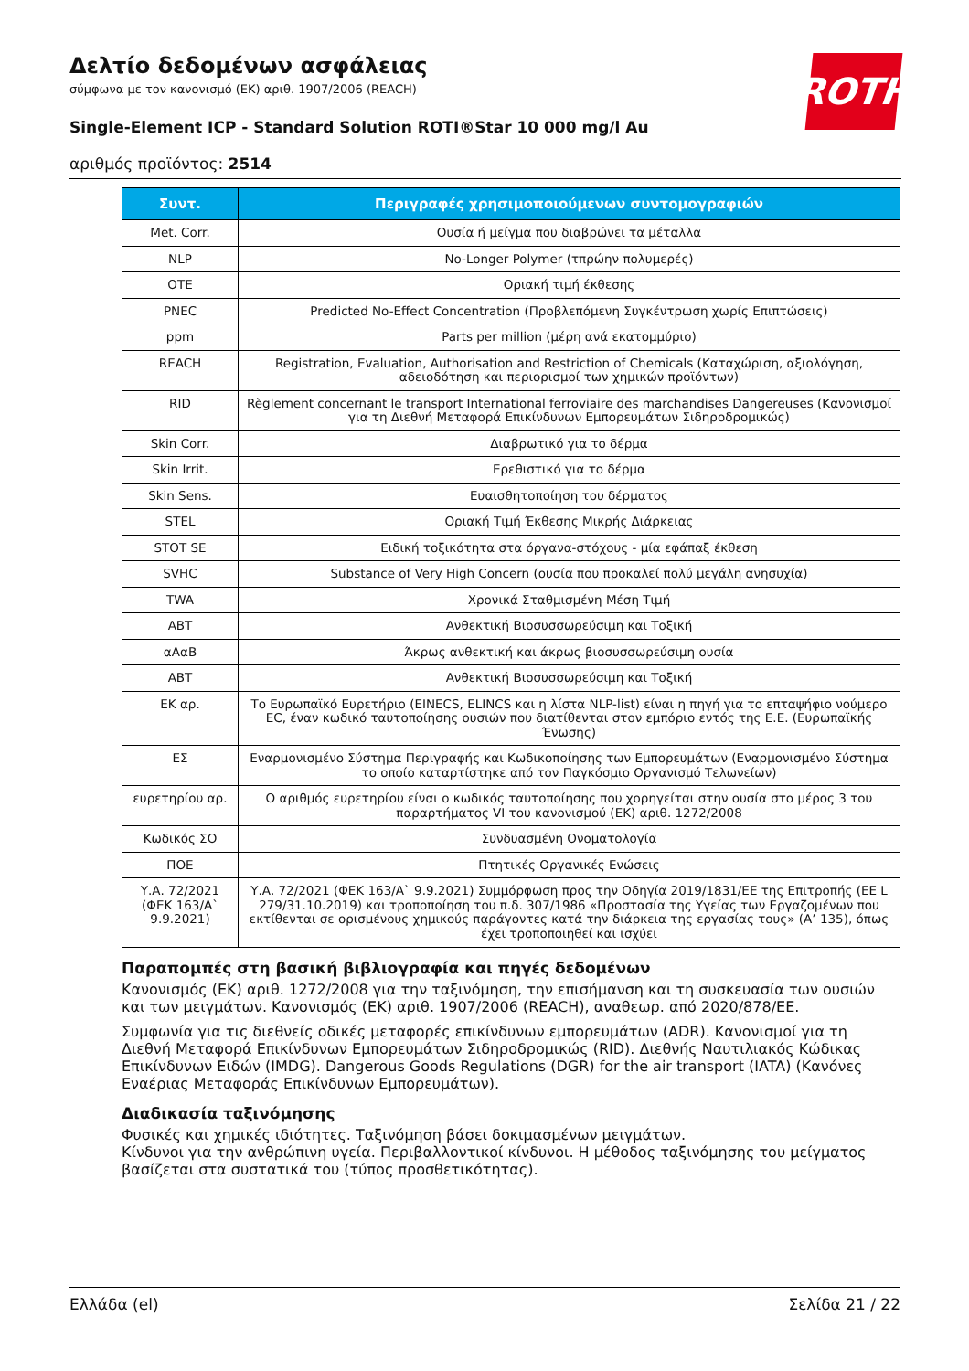Δελτίο δεδομένων ασφάλειας
σύμφωνα με τον κανονισμό (ΕΚ) αριθ. 1907/2006 (REACH)
Single-Element ICP - Standard Solution ROTI®Star 10 000 mg/l Au
αριθμός προϊόντος: 2514
ROTH
| Συντ. | Περιγραφές χρησιμοποιούμενων συντομογραφιών |
| --- | --- |
| Met. Corr. | Ουσία ή μείγμα που διαβρώνει τα μέταλλα |
| NLP | No-Longer Polymer (τπρώην πολυμερές) |
| OTE | Οριακή τιμή έκθεσης |
| PNEC | Predicted No-Effect Concentration (Προβλεπόμενη Συγκέντρωση χωρίς Επιπτώσεις) |
| ppm | Parts per million (μέρη ανά εκατομμύριο) |
| REACH | Registration, Evaluation, Authorisation and Restriction of Chemicals (Καταχώριση, αξιολόγηση, αδειοδότηση και περιορισμοί των χημικών προϊόντων) |
| RID | Règlement concernant le transport International ferroviaire des marchandises Dangereuses (Κανονισμοί για τη Διεθνή Μεταφορά Επικίνδυνων Εμπορευμάτων Σιδηροδρομικώς) |
| Skin Corr. | Διαβρωτικό για το δέρμα |
| Skin Irrit. | Ερεθιστικό για το δέρμα |
| Skin Sens. | Ευαισθητοποίηση του δέρματος |
| STEL | Οριακή Τιμή Έκθεσης Μικρής Διάρκειας |
| STOT SE | Ειδική τοξικότητα στα όργανα-στόχους - μία εφάπαξ έκθεση |
| SVHC | Substance of Very High Concern (ουσία που προκαλεί πολύ μεγάλη ανησυχία) |
| TWA | Χρονικά Σταθμισμένη Μέση Τιμή |
| ΑΒΤ | Ανθεκτική Βιοσυσσωρεύσιμη και Τοξική |
| αΑαΒ | Άκρως ανθεκτική και άκρως βιοσυσσωρεύσιμη ουσία |
| ΑΒΤ | Ανθεκτική Βιοσυσσωρεύσιμη και Τοξική |
| ΕΚ αρ. | Το Ευρωπαϊκό Ευρετήριο (EINECS, ELINCS και η λίστα NLP-list) είναι η πηγή για το επταψήφιο νούμερο EC, έναν κωδικό ταυτοποίησης ουσιών που διατίθενται στον εμπόριο εντός της Ε.Ε. (Ευρωπαϊκής Ένωσης) |
| ΕΣ | Εναρμονισμένο Σύστημα Περιγραφής και Κωδικοποίησης των Εμπορευμάτων (Εναρμονισμένο Σύστημα το οποίο καταρτίστηκε από τον Παγκόσμιο Οργανισμό Τελωνείων) |
| ευρετηρίου αρ. | Ο αριθμός ευρετηρίου είναι ο κωδικός ταυτοποίησης που χορηγείται στην ουσία στο μέρος 3 του παραρτήματος VI του κανονισμού (ΕΚ) αριθ. 1272/2008 |
| Κωδικός ΣΟ | Συνδυασμένη Ονοματολογία |
| ΠΟΕ | Πτητικές Οργανικές Ενώσεις |
| Υ.Α. 72/2021 (ΦΕΚ 163/Α` 9.9.2021) | Υ.Α. 72/2021 (ΦΕΚ 163/Α` 9.9.2021) Συμμόρφωση προς την Οδηγία 2019/1831/ΕΕ της Επιτροπής (ΕΕ L 279/31.10.2019) και τροποποίηση του π.δ. 307/1986 «Προστασία της Υγείας των Εργαζομένων που εκτίθενται σε ορισμένους χημικούς παράγοντες κατά την διάρκεια της εργασίας τους» (Α’ 135), όπως έχει τροποποιηθεί και ισχύει |
Παραπομπές στη βασική βιβλιογραφία και πηγές δεδομένων
Κανονισμός (ΕΚ) αριθ. 1272/2008 για την ταξινόμηση, την επισήμανση και τη συσκευασία των ουσιών και των μειγμάτων. Κανονισμός (ΕΚ) αριθ. 1907/2006 (REACH), αναθεωρ. από 2020/878/ΕΕ.
Συμφωνία για τις διεθνείς οδικές μεταφορές επικίνδυνων εμπορευμάτων (ADR). Κανονισμοί για τη Διεθνή Μεταφορά Επικίνδυνων Εμπορευμάτων Σιδηροδρομικώς (RID). Διεθνής Ναυτιλιακός Κώδικας Επικίνδυνων Ειδών (IMDG). Dangerous Goods Regulations (DGR) for the air transport (IATA) (Κανόνες Εναέριας Μεταφοράς Επικίνδυνων Εμπορευμάτων).
Διαδικασία ταξινόμησης
Φυσικές και χημικές ιδιότητες. Ταξινόμηση βάσει δοκιμασμένων μειγμάτων.
Κίνδυνοι για την ανθρώπινη υγεία. Περιβαλλοντικοί κίνδυνοι. Η μέθοδος ταξινόμησης του μείγματος βασίζεται στα συστατικά του (τύπος προσθετικότητας).
Ελλάδα (el) Σελίδα 21 / 22